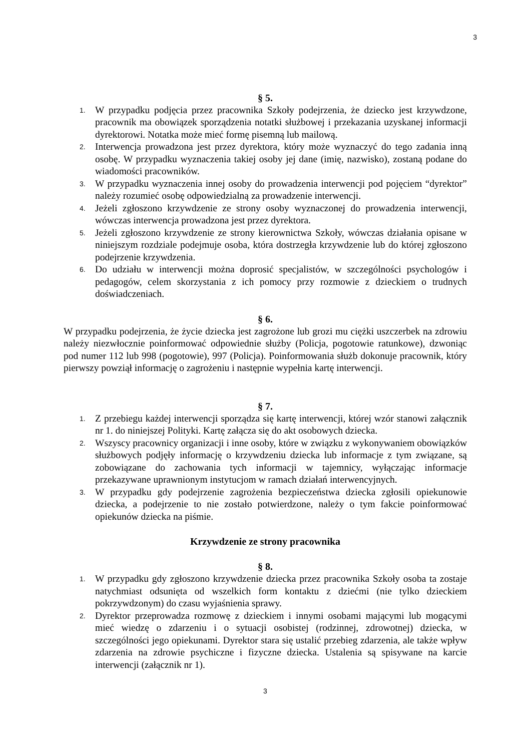3
§ 5.
1. W przypadku podjęcia przez pracownika Szkoły podejrzenia, że dziecko jest krzywdzone, pracownik ma obowiązek sporządzenia notatki służbowej i przekazania uzyskanej informacji dyrektorowi. Notatka może mieć formę pisemną lub mailową.
2. Interwencja prowadzona jest przez dyrektora, który może wyznaczyć do tego zadania inną osobę. W przypadku wyznaczenia takiej osoby jej dane (imię, nazwisko), zostaną podane do wiadomości pracowników.
3. W przypadku wyznaczenia innej osoby do prowadzenia interwencji pod pojęciem “dyrektor” należy rozumieć osobę odpowiedzialną za prowadzenie interwencji.
4. Jeżeli zgłoszono krzywdzenie ze strony osoby wyznaczonej do prowadzenia interwencji, wówczas interwencja prowadzona jest przez dyrektora.
5. Jeżeli zgłoszono krzywdzenie ze strony kierownictwa Szkoły, wówczas działania opisane w niniejszym rozdziale podejmuje osoba, która dostrzegła krzywdzenie lub do której zgłoszono podejrzenie krzywdzenia.
6. Do udziału w interwencji można doprosić specjalistów, w szczególności psychologów i pedagogów, celem skorzystania z ich pomocy przy rozmowie z dzieckiem o trudnych doświadczeniach.
§ 6.
W przypadku podejrzenia, że życie dziecka jest zagrożone lub grozi mu ciężki uszczerbek na zdrowiu należy niezwłocznie poinformować odpowiednie służby (Policja, pogotowie ratunkowe), dzwoniąc pod numer 112 lub 998 (pogotowie), 997 (Policja). Poinformowania służb dokonuje pracownik, który pierwszy powziął informację o zagrożeniu i następnie wypełnia kartę interwencji.
§ 7.
1. Z przebiegu każdej interwencji sporządza się kartę interwencji, której wzór stanowi załącznik nr 1. do niniejszej Polityki. Kartę załącza się do akt osobowych dziecka.
2. Wszyscy pracownicy organizacji i inne osoby, które w związku z wykonywaniem obowiązków służbowych podjęły informację o krzywdzeniu dziecka lub informacje z tym związane, są zobowiązane do zachowania tych informacji w tajemnicy, wyłączając informacje przekazywane uprawnionym instytucjom w ramach działań interwencyjnych.
3. W przypadku gdy podejrzenie zagrożenia bezpieczeństwa dziecka zgłosili opiekunowie dziecka, a podejrzenie to nie zostało potwierdzone, należy o tym fakcie poinformować opiekunów dziecka na piśmie.
Krzywdzenie ze strony pracownika
§ 8.
1. W przypadku gdy zgłoszono krzywdzenie dziecka przez pracownika Szkoły osoba ta zostaje natychmiast odsunięta od wszelkich form kontaktu z dziećmi (nie tylko dzieckiem pokrzywdzonym) do czasu wyjaśnienia sprawy.
2. Dyrektor przeprowadza rozmowę z dzieckiem i innymi osobami mającymi lub mogącymi mieć wiedzę o zdarzeniu i o sytuacji osobistej (rodzinnej, zdrowotnej) dziecka, w szczególności jego opiekunami. Dyrektor stara się ustalić przebieg zdarzenia, ale także wpływ zdarzenia na zdrowie psychiczne i fizyczne dziecka. Ustalenia są spisywane na karcie interwencji (załącznik nr 1).
3